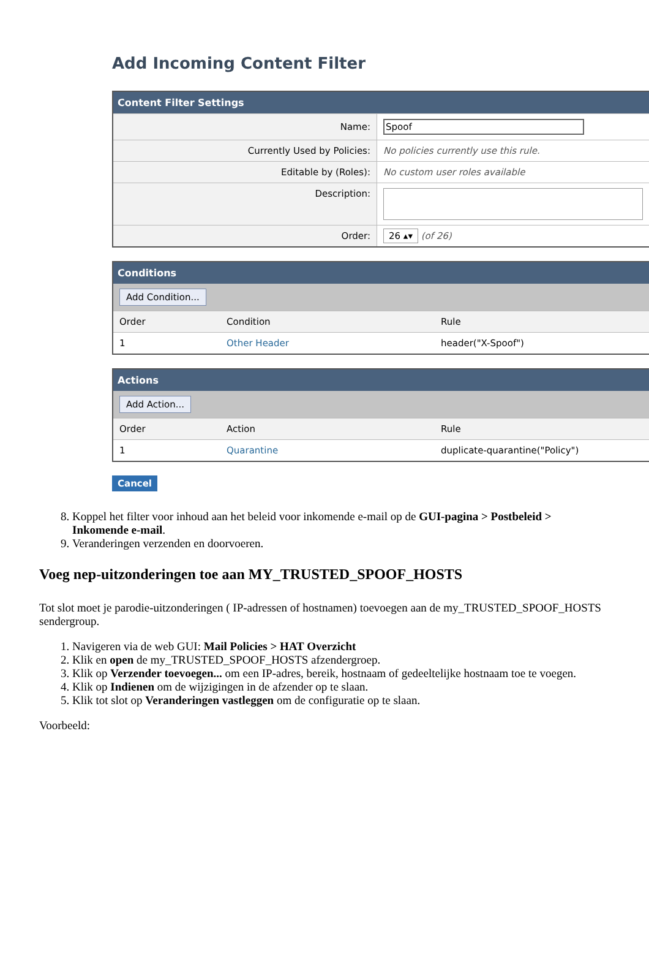Add Incoming Content Filter
Content Filter Settings
| Name: | Spoof |
| Currently Used by Policies: | No policies currently use this rule. |
| Editable by (Roles): | No custom user roles available |
| Description: | |
| Order: | 26 ▴▾ (of 26) |
Conditions
Add Condition...
| Order | Condition | Rule |
| 1 | Other Header | header("X-Spoof") |
Actions
Add Action...
| Order | Action | Rule |
| 1 | Quarantine | duplicate-quarantine("Policy") |
Cancel
8. Koppel het filter voor inhoud aan het beleid voor inkomende e-mail op de GUI-pagina > Postbeleid > Inkomende e-mail.
9. Veranderingen verzenden en doorvoeren.
Voeg nep-uitzonderingen toe aan MY_TRUSTED_SPOOF_HOSTS
Tot slot moet je parodie-uitzonderingen ( IP-adressen of hostnamen) toevoegen aan de my_TRUSTED_SPOOF_HOSTS sendergroup.
1. Navigeren via de web GUI: Mail Policies > HAT Overzicht
2. Klik en open de my_TRUSTED_SPOOF_HOSTS afzendergroep.
3. Klik op Verzender toevoegen... om een IP-adres, bereik, hostnaam of gedeeltelijke hostnaam toe te voegen.
4. Klik op Indienen om de wijzigingen in de afzender op te slaan.
5. Klik tot slot op Veranderingen vastleggen om de configuratie op te slaan.
Voorbeeld: